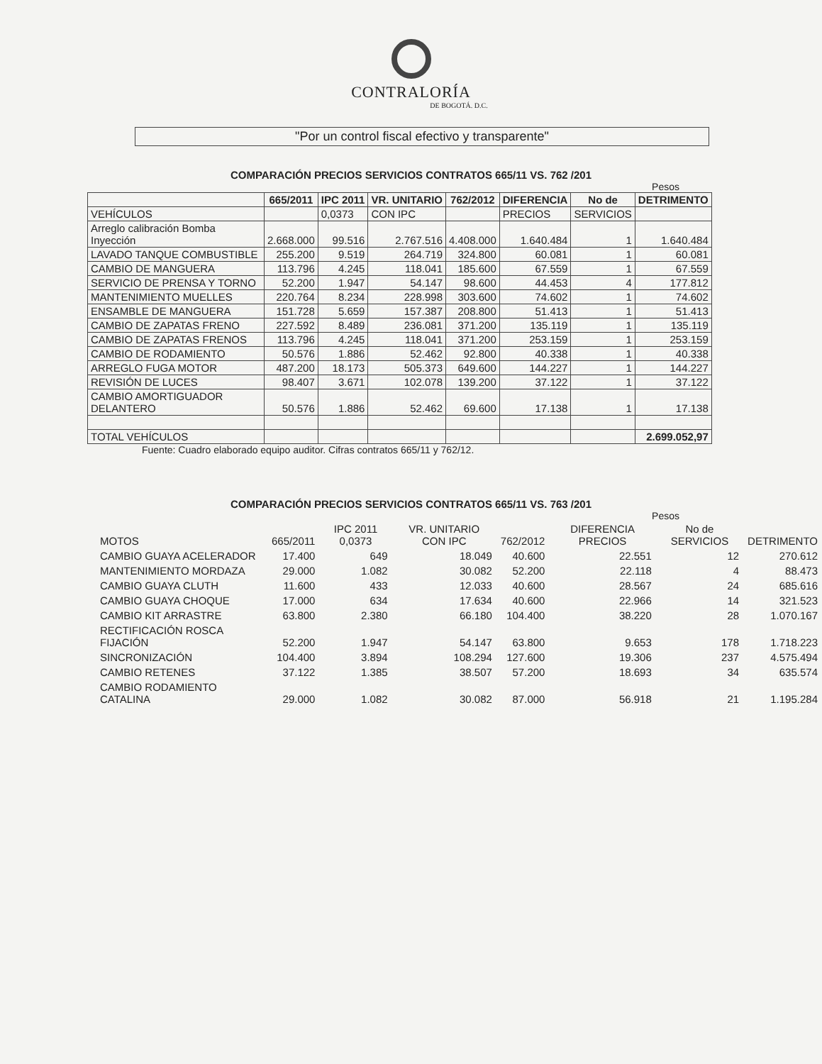CONTRALORÍA
DE BOGOTÁ. D.C.
"Por un control fiscal efectivo y transparente"
COMPARACIÓN PRECIOS SERVICIOS CONTRATOS 665/11 VS. 762 /201
Pesos
| | 665/2011 | IPC 2011 | VR. UNITARIO | 762/2012 | DIFERENCIA | No de | DETRIMENTO |
| --- | --- | --- | --- | --- | --- | --- | --- |
| VEHÍCULOS | | 0,0373 | CON IPC | | PRECIOS | SERVICIOS | |
| Arreglo calibración Bomba Inyección | 2.668.000 | 99.516 | 2.767.516 | 4.408.000 | 1.640.484 | 1 | 1.640.484 |
| LAVADO TANQUE COMBUSTIBLE | 255.200 | 9.519 | 264.719 | 324.800 | 60.081 | 1 | 60.081 |
| CAMBIO DE MANGUERA | 113.796 | 4.245 | 118.041 | 185.600 | 67.559 | 1 | 67.559 |
| SERVICIO DE PRENSA Y TORNO | 52.200 | 1.947 | 54.147 | 98.600 | 44.453 | 4 | 177.812 |
| MANTENIMIENTO MUELLES | 220.764 | 8.234 | 228.998 | 303.600 | 74.602 | 1 | 74.602 |
| ENSAMBLE DE MANGUERA | 151.728 | 5.659 | 157.387 | 208.800 | 51.413 | 1 | 51.413 |
| CAMBIO DE ZAPATAS FRENO | 227.592 | 8.489 | 236.081 | 371.200 | 135.119 | 1 | 135.119 |
| CAMBIO DE ZAPATAS FRENOS | 113.796 | 4.245 | 118.041 | 371.200 | 253.159 | 1 | 253.159 |
| CAMBIO DE RODAMIENTO | 50.576 | 1.886 | 52.462 | 92.800 | 40.338 | 1 | 40.338 |
| ARREGLO FUGA MOTOR | 487.200 | 18.173 | 505.373 | 649.600 | 144.227 | 1 | 144.227 |
| REVISIÓN DE LUCES | 98.407 | 3.671 | 102.078 | 139.200 | 37.122 | 1 | 37.122 |
| CAMBIO AMORTIGUADOR DELANTERO | 50.576 | 1.886 | 52.462 | 69.600 | 17.138 | 1 | 17.138 |
| TOTAL VEHÍCULOS | | | | | | | 2.699.052,97 |
Fuente: Cuadro elaborado equipo auditor. Cifras contratos 665/11 y 762/12.
COMPARACIÓN PRECIOS SERVICIOS CONTRATOS 665/11 VS. 763 /201
Pesos
| MOTOS | 665/2011 | IPC 2011 0,0373 | VR. UNITARIO CON IPC | 762/2012 | DIFERENCIA PRECIOS | No de SERVICIOS | DETRIMENTO |
| --- | --- | --- | --- | --- | --- | --- | --- |
| CAMBIO GUAYA ACELERADOR | 17.400 | 649 | 18.049 | 40.600 | 22.551 | 12 | 270.612 |
| MANTENIMIENTO MORDAZA | 29.000 | 1.082 | 30.082 | 52.200 | 22.118 | 4 | 88.473 |
| CAMBIO GUAYA CLUTH | 11.600 | 433 | 12.033 | 40.600 | 28.567 | 24 | 685.616 |
| CAMBIO GUAYA CHOQUE | 17.000 | 634 | 17.634 | 40.600 | 22.966 | 14 | 321.523 |
| CAMBIO KIT ARRASTRE | 63.800 | 2.380 | 66.180 | 104.400 | 38.220 | 28 | 1.070.167 |
| RECTIFICACIÓN ROSCA FIJACIÓN | 52.200 | 1.947 | 54.147 | 63.800 | 9.653 | 178 | 1.718.223 |
| SINCRONIZACIÓN | 104.400 | 3.894 | 108.294 | 127.600 | 19.306 | 237 | 4.575.494 |
| CAMBIO RETENES | 37.122 | 1.385 | 38.507 | 57.200 | 18.693 | 34 | 635.574 |
| CAMBIO RODAMIENTO CATALINA | 29.000 | 1.082 | 30.082 | 87.000 | 56.918 | 21 | 1.195.284 |